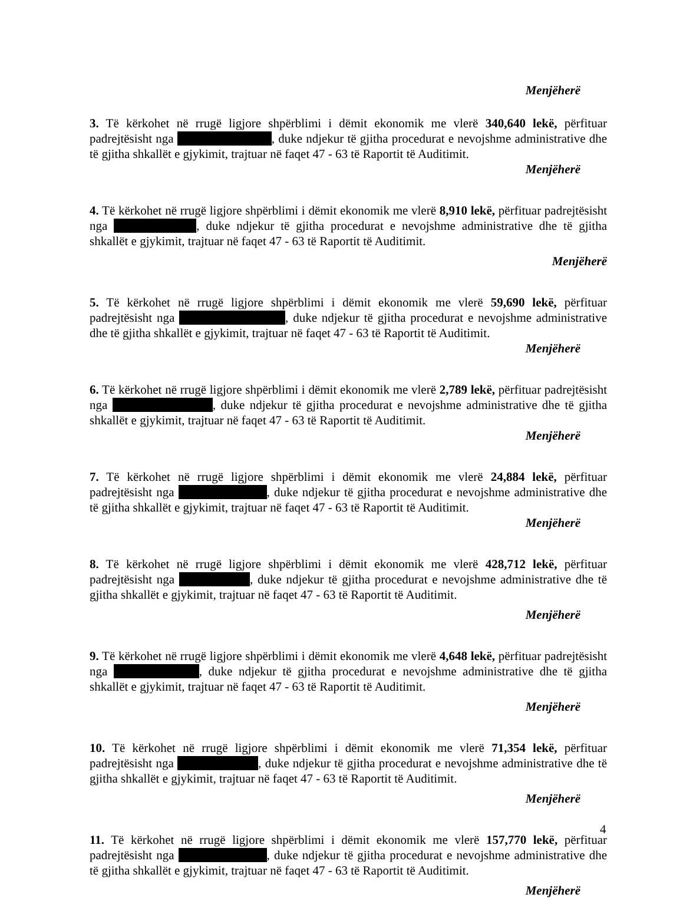Menjëherë
3. Të kërkohet në rrugë ligjore shpërblimi i dëmit ekonomik me vlerë 340,640 lekë, përfituar padrejtësisht nga , duke ndjekur të gjitha procedurat e nevojshme administrative dhe të gjitha shkallët e gjykimit, trajtuar në faqet 47 - 63 të Raportit të Auditimit.
Menjëherë
4. Të kërkohet në rrugë ligjore shpërblimi i dëmit ekonomik me vlerë 8,910 lekë, përfituar padrejtësisht nga , duke ndjekur të gjitha procedurat e nevojshme administrative dhe të gjitha shkallët e gjykimit, trajtuar në faqet 47 - 63 të Raportit të Auditimit.
Menjëherë
5. Të kërkohet në rrugë ligjore shpërblimi i dëmit ekonomik me vlerë 59,690 lekë, përfituar padrejtësisht nga , duke ndjekur të gjitha procedurat e nevojshme administrative dhe të gjitha shkallët e gjykimit, trajtuar në faqet 47 - 63 të Raportit të Auditimit.
Menjëherë
6. Të kërkohet në rrugë ligjore shpërblimi i dëmit ekonomik me vlerë 2,789 lekë, përfituar padrejtësisht nga , duke ndjekur të gjitha procedurat e nevojshme administrative dhe të gjitha shkallët e gjykimit, trajtuar në faqet 47 - 63 të Raportit të Auditimit.
Menjëherë
7. Të kërkohet në rrugë ligjore shpërblimi i dëmit ekonomik me vlerë 24,884 lekë, përfituar padrejtësisht nga , duke ndjekur të gjitha procedurat e nevojshme administrative dhe të gjitha shkallët e gjykimit, trajtuar në faqet 47 - 63 të Raportit të Auditimit.
Menjëherë
8. Të kërkohet në rrugë ligjore shpërblimi i dëmit ekonomik me vlerë 428,712 lekë, përfituar padrejtësisht nga , duke ndjekur të gjitha procedurat e nevojshme administrative dhe të gjitha shkallët e gjykimit, trajtuar në faqet 47 - 63 të Raportit të Auditimit.
Menjëherë
9. Të kërkohet në rrugë ligjore shpërblimi i dëmit ekonomik me vlerë 4,648 lekë, përfituar padrejtësisht nga , duke ndjekur të gjitha procedurat e nevojshme administrative dhe të gjitha shkallët e gjykimit, trajtuar në faqet 47 - 63 të Raportit të Auditimit.
Menjëherë
10. Të kërkohet në rrugë ligjore shpërblimi i dëmit ekonomik me vlerë 71,354 lekë, përfituar padrejtësisht nga , duke ndjekur të gjitha procedurat e nevojshme administrative dhe të gjitha shkallët e gjykimit, trajtuar në faqet 47 - 63 të Raportit të Auditimit.
Menjëherë
11. Të kërkohet në rrugë ligjore shpërblimi i dëmit ekonomik me vlerë 157,770 lekë, përfituar padrejtësisht nga , duke ndjekur të gjitha procedurat e nevojshme administrative dhe të gjitha shkallët e gjykimit, trajtuar në faqet 47 - 63 të Raportit të Auditimit.
Menjëherë
4